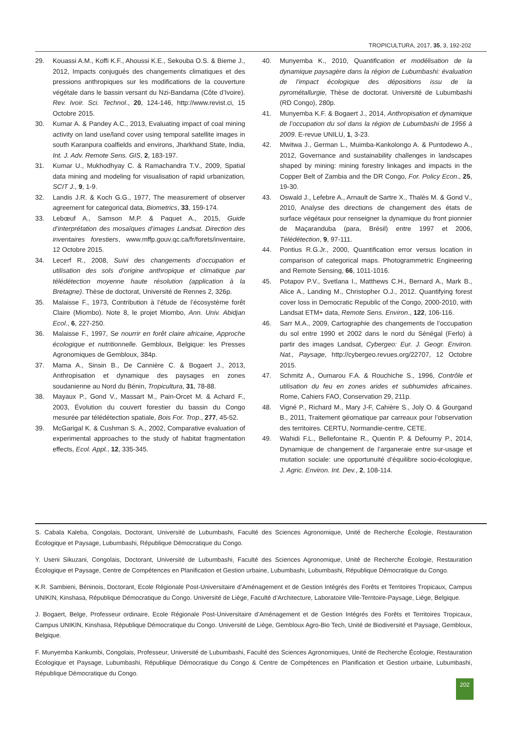TROPICULTURA, 2017, 35, 3, 192-202
29. Kouassi A.M., Koffi K.F., Ahoussi K.E., Sekouba O.S. & Bieme J., 2012, Impacts conjugués des changements climatiques et des pressions anthropiques sur les modifications de la couverture végétale dans le bassin versant du Nzi-Bandama (Côte d’Ivoire). Rev. Ivoir. Sci. Technol., 20, 124-146, http://www.revist.ci, 15 Octobre 2015.
30. Kumar A. & Pandey A.C., 2013, Evaluating impact of coal mining activity on land use/land cover using temporal satellite images in south Karanpura coalfields and environs, Jharkhand State, India, Int. J. Adv. Remote Sens. GIS, 2, 183-197.
31. Kumar U., Mukhodhyay C. & Ramachandra T.V., 2009, Spatial data mining and modeling for visualisation of rapid urbanization, SCIT J., 9, 1-9.
32. Landis J.R. & Koch G.G., 1977, The measurement of observer agreement for categorical data, Biometrics, 33, 159-174.
33. Lebœuf A., Samson M.P. & Paquet A., 2015, Guide d’interprétation des mosaïques d’images Landsat. Direction des inventaires forestiers, www.mffp.gouv.qc.ca/fr/forets/inventaire, 12 Octobre 2015.
34. Lecerf R., 2008, Suivi des changements d’occupation et utilisation des sols d’origine anthropique et climatique par télédétection moyenne haute résolution (application à la Bretagne). Thèse de doctorat, Université de Rennes 2, 326p.
35. Malaisse F., 1973, Contribution à l’étude de l’écosystème forêt Claire (Miombo). Note 8, le projet Miombo, Ann. Univ. Abidjan Ecol., 6, 227-250.
36. Malaisse F., 1997, Se nourrir en forêt claire africaine, Approche écologique et nutritionnelle. Gembloux, Belgique: les Presses Agronomiques de Gembloux, 384p.
37. Mama A., Sinsin B., De Cannière C. & Bogaert J., 2013, Anthropisation et dynamique des paysages en zones soudanienne au Nord du Bénin, Tropicultura, 31, 78-88.
38. Mayaux P., Gond V., Massart M., Pain-Orcet M. & Achard F., 2003, Évolution du couvert forestier du bassin du Congo mesurée par télédétection spatiale, Bois For. Trop., 277, 45-52.
39. McGarigal K. & Cushman S. A., 2002, Comparative evaluation of experimental approaches to the study of habitat fragmentation effects, Ecol. Appl., 12, 335-345.
40. Munyemba K., 2010, Quantification et modélisation de la dynamique paysagère dans la région de Lubumbashi: évaluation de l’impact écologique des dépositions issu de la pyrométallurgie, Thèse de doctorat. Université de Lubumbashi (RD Congo), 280p.
41. Munyemba K.F. & Bogaert J., 2014, Anthropisation et dynamique de l’occupation du sol dans la région de Lubumbashi de 1956 à 2009. E-revue UNILU, 1, 3-23.
42. Mwitwa J., German L., Muimba-Kankolongo A. & Puntodewo A., 2012, Governance and sustainability challenges in landscapes shaped by mining: mining forestry linkages and impacts in the Copper Belt of Zambia and the DR Congo, For. Policy Econ., 25, 19-30.
43. Oswald J., Lefebre A., Arnault de Sartre X., Thalès M. & Gond V., 2010, Analyse des directions de changement des états de surface végétaux pour renseigner la dynamique du front pionnier de Maçaranduba (para, Brésil) entre 1997 et 2006, Télédétection, 9, 97-111.
44. Pontius R.G.Jr., 2000, Quantification error versus location in comparison of categorical maps. Photogrammetric Engineering and Remote Sensing, 66, 1011-1016.
45. Potapov P.V., Svetlana I., Matthews C.H., Bernard A., Mark B., Alice A., Landing M., Christopher O.J., 2012. Quantifying forest cover loss in Democratic Republic of the Congo, 2000-2010, with Landsat ETM+ data, Remote Sens. Environ., 122, 106-116.
46. Sarr M.A., 2009, Cartographie des changements de l’occupation du sol entre 1990 et 2002 dans le nord du Sénégal (Ferlo) à partir des images Landsat, Cybergeo: Eur. J. Geogr. Environ. Nat., Paysage, http://cybergeo.revues.org/22707, 12 Octobre 2015.
47. Schmitz A., Oumarou F.A. & Rouchiche S., 1996, Contrôle et utilisation du feu en zones arides et subhumides africaines. Rome, Cahiers FAO, Conservation 29, 211p.
48. Vigné P., Richard M., Mary J-F, Cahière S., Joly O. & Gourgand B., 2011, Traitement géomatique par carreaux pour l’observation des territoires. CERTU, Normandie-centre, CETE.
49. Wahidi F.L., Bellefontaine R., Quentin P. & Defourny P., 2014, Dynamique de changement de l’arganeraie entre sur-usage et mutation sociale: une opportunuité d’équilibre socio-écologique, J. Agric. Environ. Int. Dev., 2, 108-114.
S. Cabala Kaleba, Congolais, Doctorant, Université de Lubumbashi, Faculté des Sciences Agronomique, Unité de Recherche Écologie, Restauration Écologique et Paysage, Lubumbashi, République Démocratique du Congo.
Y. Useni Sikuzani, Congolais, Doctorant, Université de Lubumbashi, Faculté des Sciences Agronomique, Unité de Recherche Écologie, Restauration Écologique et Paysage, Centre de Compétences en Planification et Gestion urbaine, Lubumbashi, Lubumbashi, République Démocratique du Congo.
K.R. Sambieni, Béninois, Doctorant, Ecole Régionale Post-Universitaire d’Aménagement et de Gestion Intégrés des Forêts et Territoires Tropicaux, Campus UNIKIN, Kinshasa, République Démocratique du Congo. Université de Liège, Faculté d’Architecture, Laboratoire Ville-Territoire-Paysage, Liège, Belgique.
J. Bogaert, Belge, Professeur ordinaire, Ecole Régionale Post-Universitaire d’Aménagement et de Gestion Intégrés des Forêts et Territoires Tropicaux, Campus UNIKIN, Kinshasa, République Démocratique du Congo. Université de Liège, Gembloux Agro-Bio Tech, Unité de Biodiversité et Paysage, Gembloux, Belgique.
F. Munyemba Kankumbi, Congolais, Professeur, Université de Lubumbashi, Faculté des Sciences Agronomiques, Unité de Recherche Écologie, Restauration Écologique et Paysage, Lubumbashi, République Démocratique du Congo & Centre de Compétences en Planification et Gestion urbaine, Lubumbashi, République Démocratique du Congo.
202